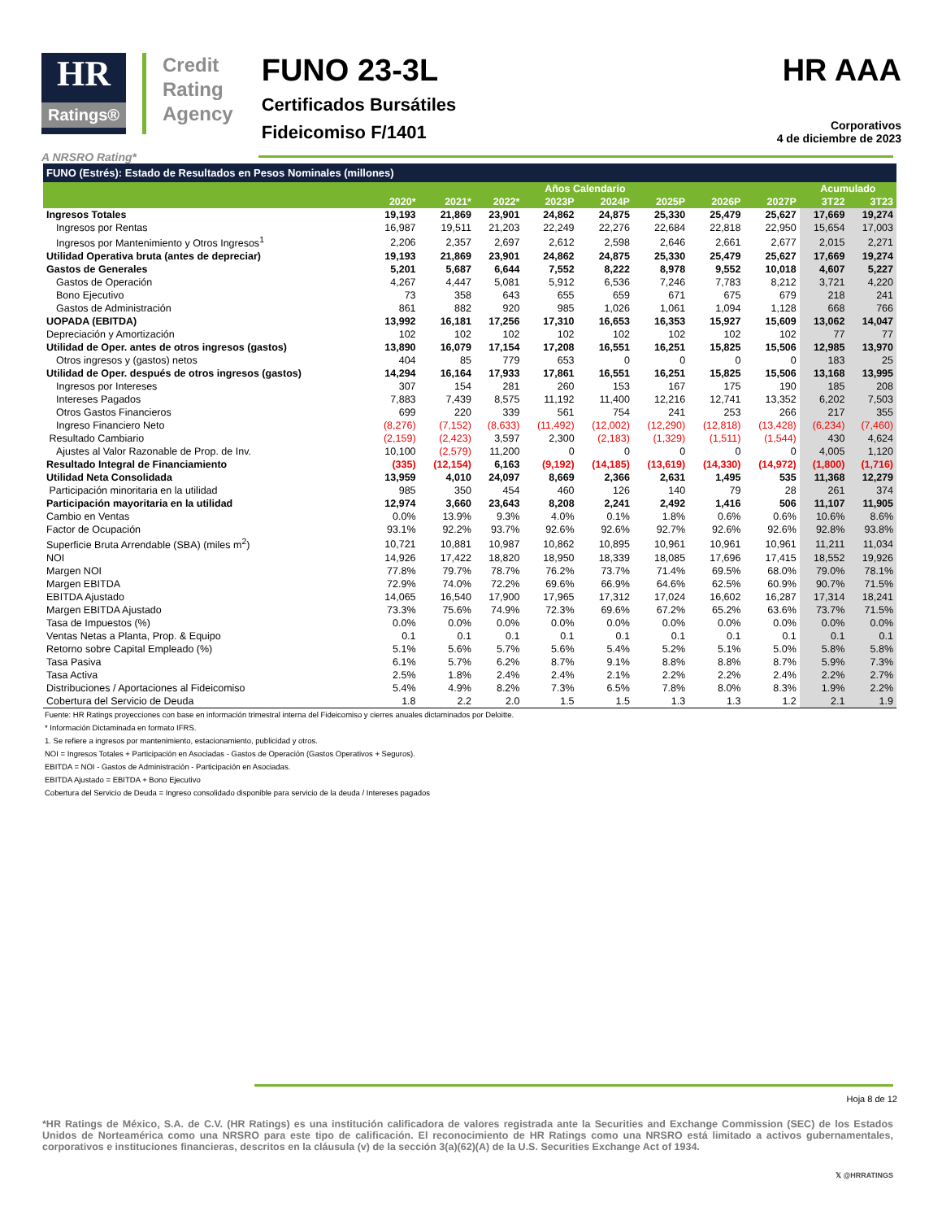HR
Ratings®
Credit
Rating
Agency
FUNO 23-3L
Certificados Bursátiles
Fideicomiso F/1401
HR AAA
Corporativos
4 de diciembre de 2023
A NRSRO Rating*
| FUNO (Estrés): Estado de Resultados en Pesos Nominales (millones) | | | | | | | | | | |
| | Años Calendario | | | | | | | | Acumulado | |
| | 2020* | 2021* | 2022* | 2023P | 2024P | 2025P | 2026P | 2027P | 3T22 | 3T23 |
| Ingresos Totales | 19,193 | 21,869 | 23,901 | 24,862 | 24,875 | 25,330 | 25,479 | 25,627 | 17,669 | 19,274 |
| Ingresos por Rentas | 16,987 | 19,511 | 21,203 | 22,249 | 22,276 | 22,684 | 22,818 | 22,950 | 15,654 | 17,003 |
| Ingresos por Mantenimiento y Otros Ingresos<sup>1</sup> | 2,206 | 2,357 | 2,697 | 2,612 | 2,598 | 2,646 | 2,661 | 2,677 | 2,015 | 2,271 |
| Utilidad Operativa bruta (antes de depreciar) | 19,193 | 21,869 | 23,901 | 24,862 | 24,875 | 25,330 | 25,479 | 25,627 | 17,669 | 19,274 |
| Gastos de Generales | 5,201 | 5,687 | 6,644 | 7,552 | 8,222 | 8,978 | 9,552 | 10,018 | 4,607 | 5,227 |
| Gastos de Operación | 4,267 | 4,447 | 5,081 | 5,912 | 6,536 | 7,246 | 7,783 | 8,212 | 3,721 | 4,220 |
| Bono Ejecutivo | 73 | 358 | 643 | 655 | 659 | 671 | 675 | 679 | 218 | 241 |
| Gastos de Administración | 861 | 882 | 920 | 985 | 1,026 | 1,061 | 1,094 | 1,128 | 668 | 766 |
| UOPADA (EBITDA) | 13,992 | 16,181 | 17,256 | 17,310 | 16,653 | 16,353 | 15,927 | 15,609 | 13,062 | 14,047 |
| Depreciación y Amortización | 102 | 102 | 102 | 102 | 102 | 102 | 102 | 102 | 77 | 77 |
| Utilidad de Oper. antes de otros ingresos (gastos) | 13,890 | 16,079 | 17,154 | 17,208 | 16,551 | 16,251 | 15,825 | 15,506 | 12,985 | 13,970 |
| Otros ingresos y (gastos) netos | 404 | 85 | 779 | 653 | 0 | 0 | 0 | 0 | 183 | 25 |
| Utilidad de Oper. después de otros ingresos (gastos) | 14,294 | 16,164 | 17,933 | 17,861 | 16,551 | 16,251 | 15,825 | 15,506 | 13,168 | 13,995 |
| Ingresos por Intereses | 307 | 154 | 281 | 260 | 153 | 167 | 175 | 190 | 185 | 208 |
| Intereses Pagados | 7,883 | 7,439 | 8,575 | 11,192 | 11,400 | 12,216 | 12,741 | 13,352 | 6,202 | 7,503 |
| Otros Gastos Financieros | 699 | 220 | 339 | 561 | 754 | 241 | 253 | 266 | 217 | 355 |
| Ingreso Financiero Neto | (8,276) | (7,152) | (8,633) | (11,492) | (12,002) | (12,290) | (12,818) | (13,428) | (6,234) | (7,460) |
| Resultado Cambiario | (2,159) | (2,423) | 3,597 | 2,300 | (2,183) | (1,329) | (1,511) | (1,544) | 430 | 4,624 |
| Ajustes al Valor Razonable de Prop. de Inv. | 10,100 | (2,579) | 11,200 | 0 | 0 | 0 | 0 | 0 | 4,005 | 1,120 |
| Resultado Integral de Financiamiento | (335) | (12,154) | 6,163 | (9,192) | (14,185) | (13,619) | (14,330) | (14,972) | (1,800) | (1,716) |
| Utilidad Neta Consolidada | 13,959 | 4,010 | 24,097 | 8,669 | 2,366 | 2,631 | 1,495 | 535 | 11,368 | 12,279 |
| Participación minoritaria en la utilidad | 985 | 350 | 454 | 460 | 126 | 140 | 79 | 28 | 261 | 374 |
| Participación mayoritaria en la utilidad | 12,974 | 3,660 | 23,643 | 8,208 | 2,241 | 2,492 | 1,416 | 506 | 11,107 | 11,905 |
| Cambio en Ventas | 0.0% | 13.9% | 9.3% | 4.0% | 0.1% | 1.8% | 0.6% | 0.6% | 10.6% | 8.6% |
| Factor de Ocupación | 93.1% | 92.2% | 93.7% | 92.6% | 92.6% | 92.7% | 92.6% | 92.6% | 92.8% | 93.8% |
| Superficie Bruta Arrendable (SBA) (miles m<sup>2</sup>) | 10,721 | 10,881 | 10,987 | 10,862 | 10,895 | 10,961 | 10,961 | 10,961 | 11,211 | 11,034 |
| NOI | 14,926 | 17,422 | 18,820 | 18,950 | 18,339 | 18,085 | 17,696 | 17,415 | 18,552 | 19,926 |
| Margen NOI | 77.8% | 79.7% | 78.7% | 76.2% | 73.7% | 71.4% | 69.5% | 68.0% | 79.0% | 78.1% |
| Margen EBITDA | 72.9% | 74.0% | 72.2% | 69.6% | 66.9% | 64.6% | 62.5% | 60.9% | 90.7% | 71.5% |
| EBITDA Ajustado | 14,065 | 16,540 | 17,900 | 17,965 | 17,312 | 17,024 | 16,602 | 16,287 | 17,314 | 18,241 |
| Margen EBITDA Ajustado | 73.3% | 75.6% | 74.9% | 72.3% | 69.6% | 67.2% | 65.2% | 63.6% | 73.7% | 71.5% |
| Tasa de Impuestos (%) | 0.0% | 0.0% | 0.0% | 0.0% | 0.0% | 0.0% | 0.0% | 0.0% | 0.0% | 0.0% |
| Ventas Netas a Planta, Prop. & Equipo | 0.1 | 0.1 | 0.1 | 0.1 | 0.1 | 0.1 | 0.1 | 0.1 | 0.1 | 0.1 |
| Retorno sobre Capital Empleado (%) | 5.1% | 5.6% | 5.7% | 5.6% | 5.4% | 5.2% | 5.1% | 5.0% | 5.8% | 5.8% |
| Tasa Pasiva | 6.1% | 5.7% | 6.2% | 8.7% | 9.1% | 8.8% | 8.8% | 8.7% | 5.9% | 7.3% |
| Tasa Activa | 2.5% | 1.8% | 2.4% | 2.4% | 2.1% | 2.2% | 2.2% | 2.4% | 2.2% | 2.7% |
| Distribuciones / Aportaciones al Fideicomiso | 5.4% | 4.9% | 8.2% | 7.3% | 6.5% | 7.8% | 8.0% | 8.3% | 1.9% | 2.2% |
| Cobertura del Servicio de Deuda | 1.8 | 2.2 | 2.0 | 1.5 | 1.5 | 1.3 | 1.3 | 1.2 | 2.1 | 1.9 |
Fuente: HR Ratings proyecciones con base en información trimestral interna del Fideicomiso y cierres anuales dictaminados por Deloitte.
* Información Dictaminada en formato IFRS.
1. Se refiere a ingresos por mantenimiento, estacionamiento, publicidad y otros.
NOI = Ingresos Totales + Participación en Asociadas - Gastos de Operación (Gastos Operativos + Seguros).
EBITDA = NOI - Gastos de Administración - Participación en Asociadas.
EBITDA Ajustado = EBITDA + Bono Ejecutivo
Cobertura del Servicio de Deuda = Ingreso consolidado disponible para servicio de la deuda / Intereses pagados
Hoja 8 de 12
*HR Ratings de México, S.A. de C.V. (HR Ratings) es una institución calificadora de valores registrada ante la Securities and Exchange Commission (SEC) de los Estados Unidos de Norteamérica como una NRSRO para este tipo de calificación. El reconocimiento de HR Ratings como una NRSRO está limitado a activos gubernamentales, corporativos e instituciones financieras, descritos en la cláusula (v) de la sección 3(a)(62)(A) de la U.S. Securities Exchange Act of 1934.
𝕏 @HRRATINGS